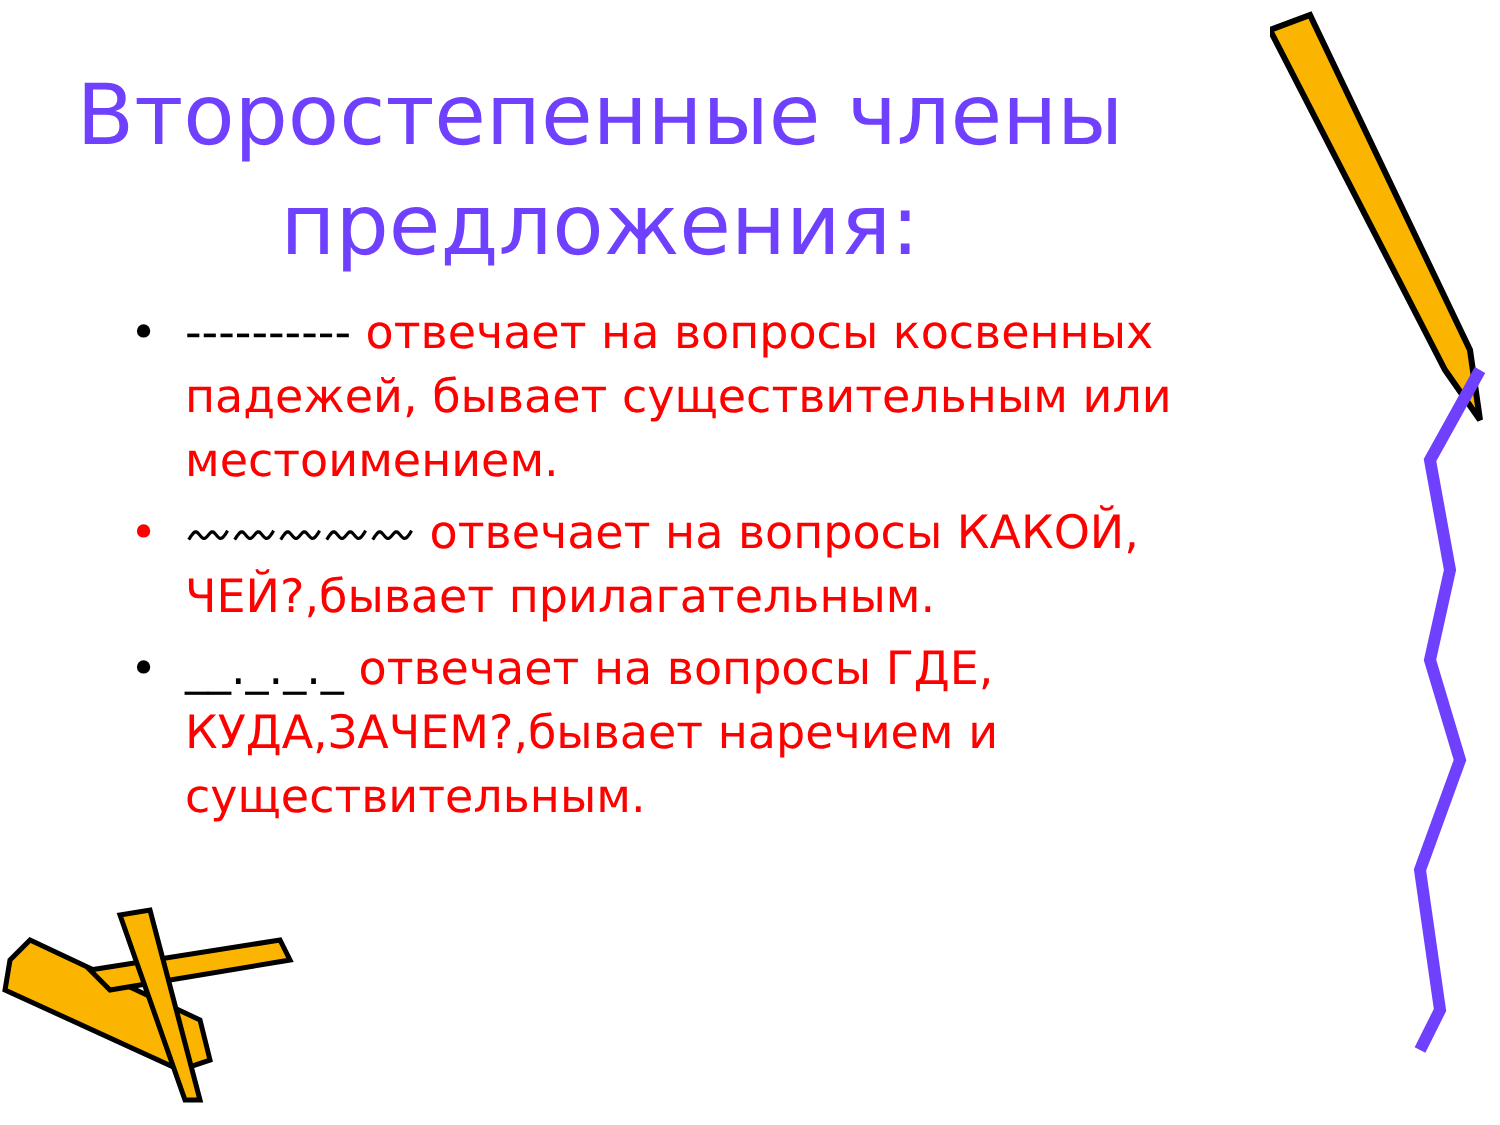Второстепенные члены
предложения:
• ---------- отвечает на вопросы косвенных падежей, бывает существительным или местоимением.
• 〰〰〰〰〰 отвечает на вопросы КАКОЙ, ЧЕЙ?,бывает прилагательным.
• __._._._ отвечает на вопросы ГДЕ, КУДА,ЗАЧЕМ?,бывает наречием и существительным.